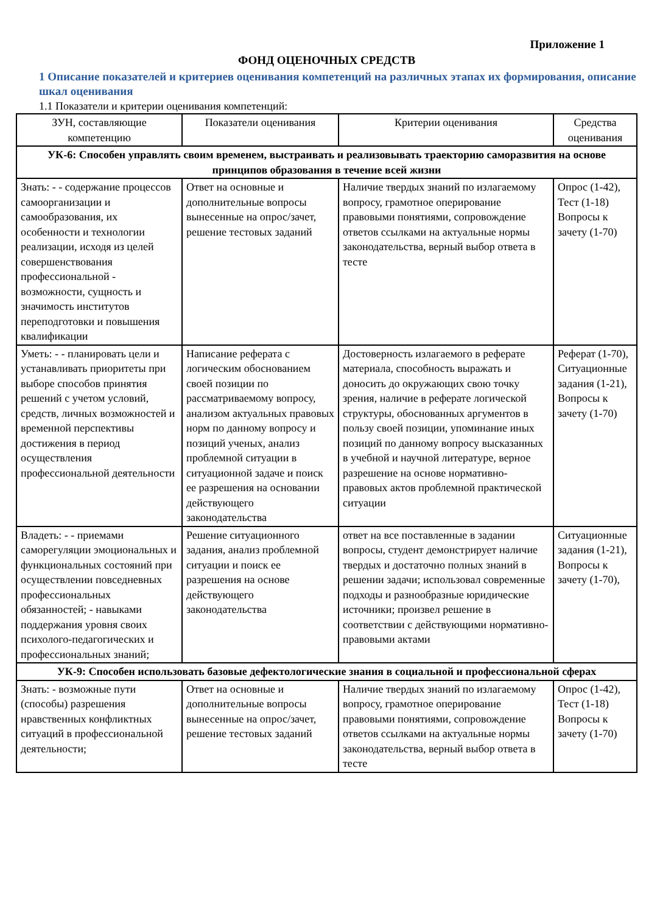Приложение 1
ФОНД ОЦЕНОЧНЫХ СРЕДСТВ
1 Описание показателей и критериев оценивания компетенций на различных этапах их формирования, описание шкал оценивания
1.1 Показатели и критерии оценивания компетенций:
| ЗУН, составляющие компетенцию | Показатели оценивания | Критерии оценивания | Средства оценивания |
| --- | --- | --- | --- |
| УК-6: Способен управлять своим временем, выстраивать и реализовывать траекторию саморазвития на основе принципов образования в течение всей жизни | | | |
| Знать: - - содержание процессов самоорганизации и самообразования, их особенности и технологии реализации, исходя из целей совершенствования профессиональной - возможности, сущность и значимость институтов переподготовки и повышения квалификации | Ответ на основные и дополнительные вопросы вынесенные на опрос/зачет, решение тестовых заданий | Наличие твердых знаний по излагаемому вопросу, грамотное оперирование правовыми понятиями, сопровождение ответов ссылками на актуальные нормы законодательства, верный выбор ответа в тесте | Опрос (1-42), Тест (1-18) Вопросы к зачету (1-70) |
| Уметь: - - планировать цели и устанавливать приоритеты при выборе способов принятия решений с учетом условий, средств, личных возможностей и временной перспективы достижения в период осуществления профессиональной деятельности | Написание реферата с логическим обоснованием своей позиции по рассматриваемому вопросу, анализом актуальных правовых норм по данному вопросу и позиций ученых, анализ проблемной ситуации в ситуационной задаче и поиск ее разрешения на основании действующего законодательства | Достоверность излагаемого в реферате материала, способность выражать и доносить до окружающих свою точку зрения, наличие в реферате логической структуры, обоснованных аргументов в пользу своей позиции, упоминание иных позиций по данному вопросу высказанных в учебной и научной литературе, верное разрешение на основе нормативно-правовых актов проблемной практической ситуации | Реферат (1-70), Ситуационные задания (1-21), Вопросы к зачету (1-70) |
| Владеть: - - приемами саморегуляции эмоциональных и функциональных состояний при осуществлении повседневных профессиональных обязанностей; - навыками поддержания уровня своих психолого-педагогических и профессиональных знаний; | Решение ситуационного задания, анализ проблемной ситуации и поиск ее разрешения на основе действующего законодательства | ответ на все поставленные в задании вопросы, студент демонстрирует наличие твердых и достаточно полных знаний в решении задачи; использовал современные подходы и разнообразные юридические источники; произвел решение в соответствии с действующими нормативно-правовыми актами | Ситуационные задания (1-21), Вопросы к зачету (1-70), |
| УК-9: Способен использовать базовые дефектологические знания в социальной и профессиональной сферах | | | |
| Знать: - возможные пути (способы) разрешения нравственных конфликтных ситуаций в профессиональной деятельности; | Ответ на основные и дополнительные вопросы вынесенные на опрос/зачет, решение тестовых заданий | Наличие твердых знаний по излагаемому вопросу, грамотное оперирование правовыми понятиями, сопровождение ответов ссылками на актуальные нормы законодательства, верный выбор ответа в тесте | Опрос (1-42), Тест (1-18) Вопросы к зачету (1-70) |